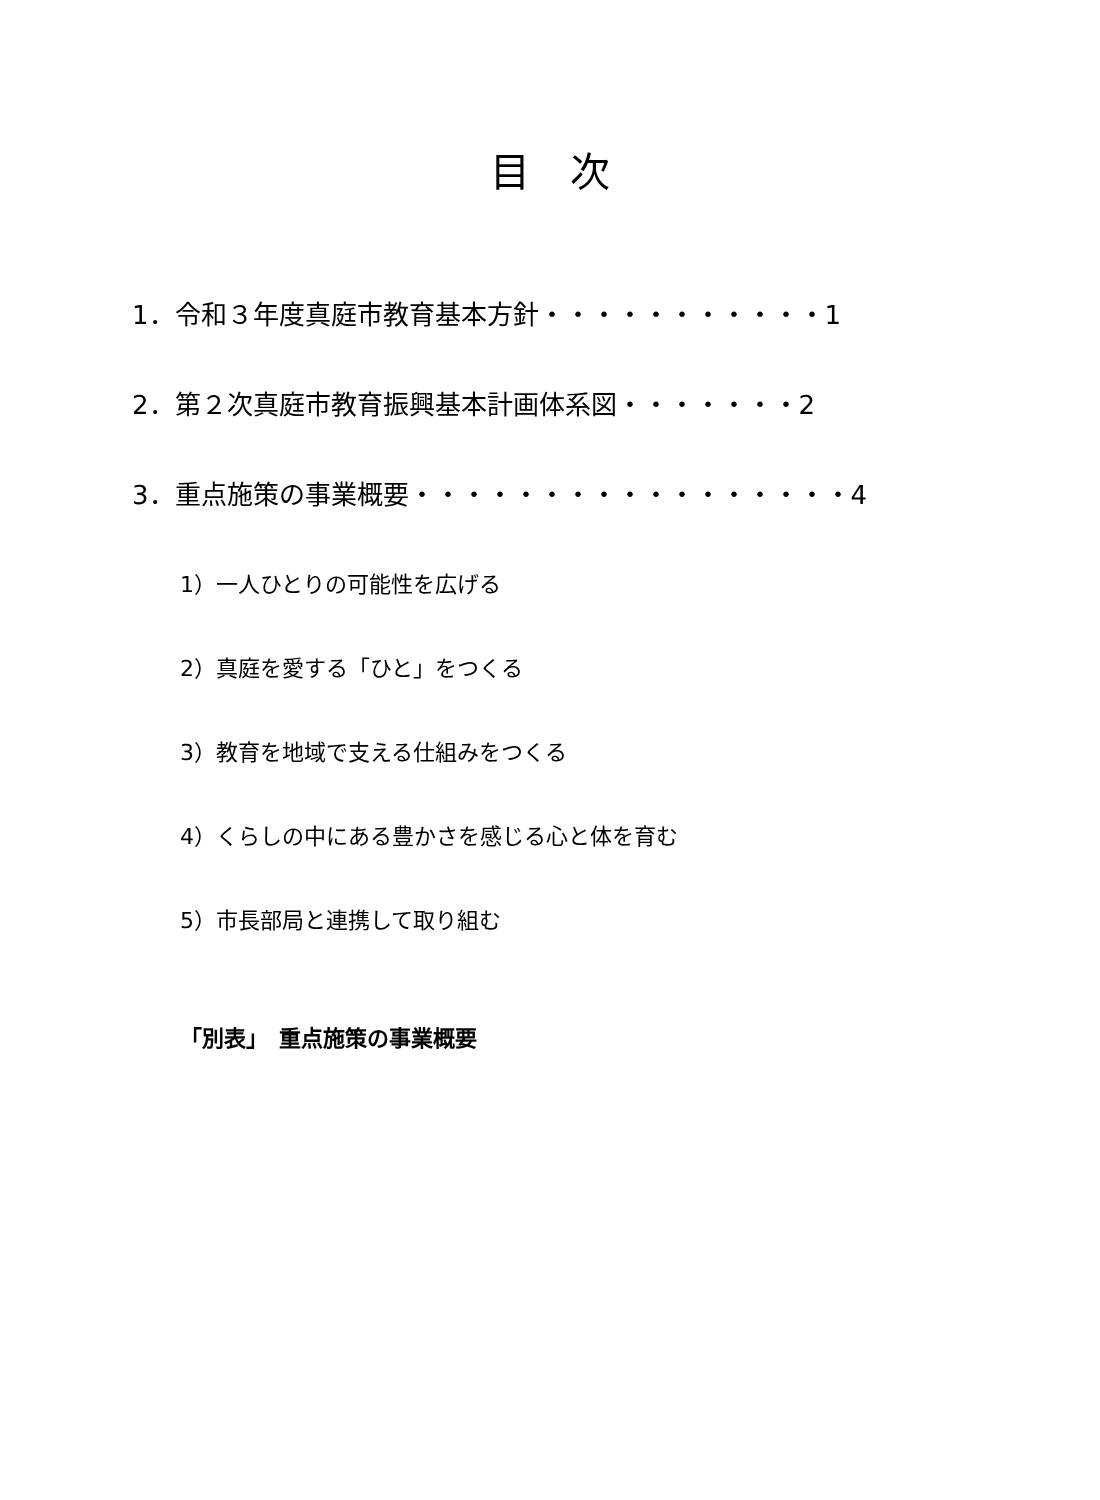目　次
1．令和３年度真庭市教育基本方針・・・・・・・・・・・1
2．第２次真庭市教育振興基本計画体系図・・・・・・・2
3．重点施策の事業概要・・・・・・・・・・・・・・・・・4
1）一人ひとりの可能性を広げる
2）真庭を愛する「ひと」をつくる
3）教育を地域で支える仕組みをつくる
4）くらしの中にある豊かさを感じる心と体を育む
5）市長部局と連携して取り組む
「別表」　重点施策の事業概要